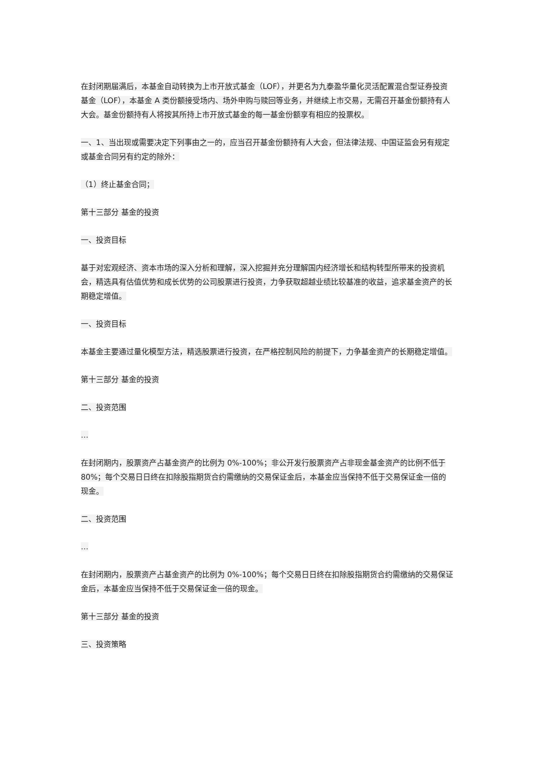在封闭期届满后，本基金自动转换为上市开放式基金（LOF），并更名为九泰盈华量化灵活配置混合型证券投资基金（LOF），本基金 A 类份额接受场内、场外申购与赎回等业务，并继续上市交易，无需召开基金份额持有人大会。基金份额持有人将按其所持上市开放式基金的每一基金份额享有相应的投票权。
一、1、当出现或需要决定下列事由之一的，应当召开基金份额持有人大会，但法律法规、中国证监会另有规定或基金合同另有约定的除外：
（1）终止基金合同；
第十三部分 基金的投资
一、投资目标
基于对宏观经济、资本市场的深入分析和理解，深入挖掘并充分理解国内经济增长和结构转型所带来的投资机会，精选具有估值优势和成长优势的公司股票进行投资，力争获取超越业绩比较基准的收益，追求基金资产的长期稳定增值。
一、投资目标
本基金主要通过量化模型方法，精选股票进行投资，在严格控制风险的前提下，力争基金资产的长期稳定增值。
第十三部分 基金的投资
二、投资范围
…
在封闭期内，股票资产占基金资产的比例为 0%-100%；非公开发行股票资产占非现金基金资产的比例不低于 80%；每个交易日日终在扣除股指期货合约需缴纳的交易保证金后，本基金应当保持不低于交易保证金一倍的现金。
二、投资范围
…
在封闭期内，股票资产占基金资产的比例为 0%-100%；每个交易日日终在扣除股指期货合约需缴纳的交易保证金后，本基金应当保持不低于交易保证金一倍的现金。
第十三部分 基金的投资
三、投资策略